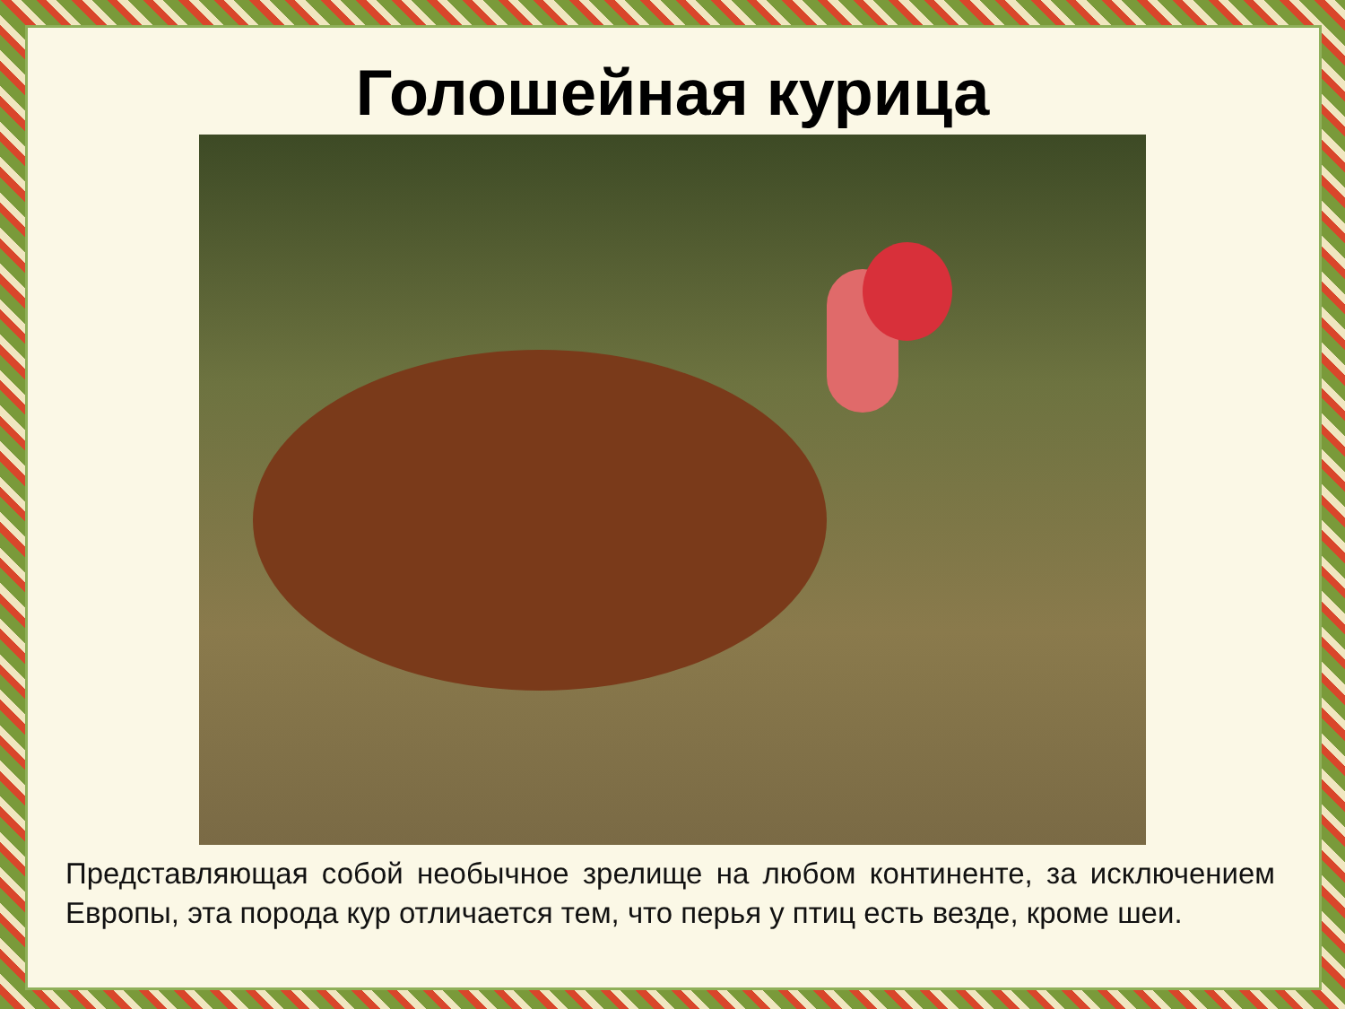Голошейная курица
Представляющая собой необычное зрелище на любом континенте, за исключением Европы, эта порода кур отличается тем, что перья у птиц есть везде, кроме шеи.